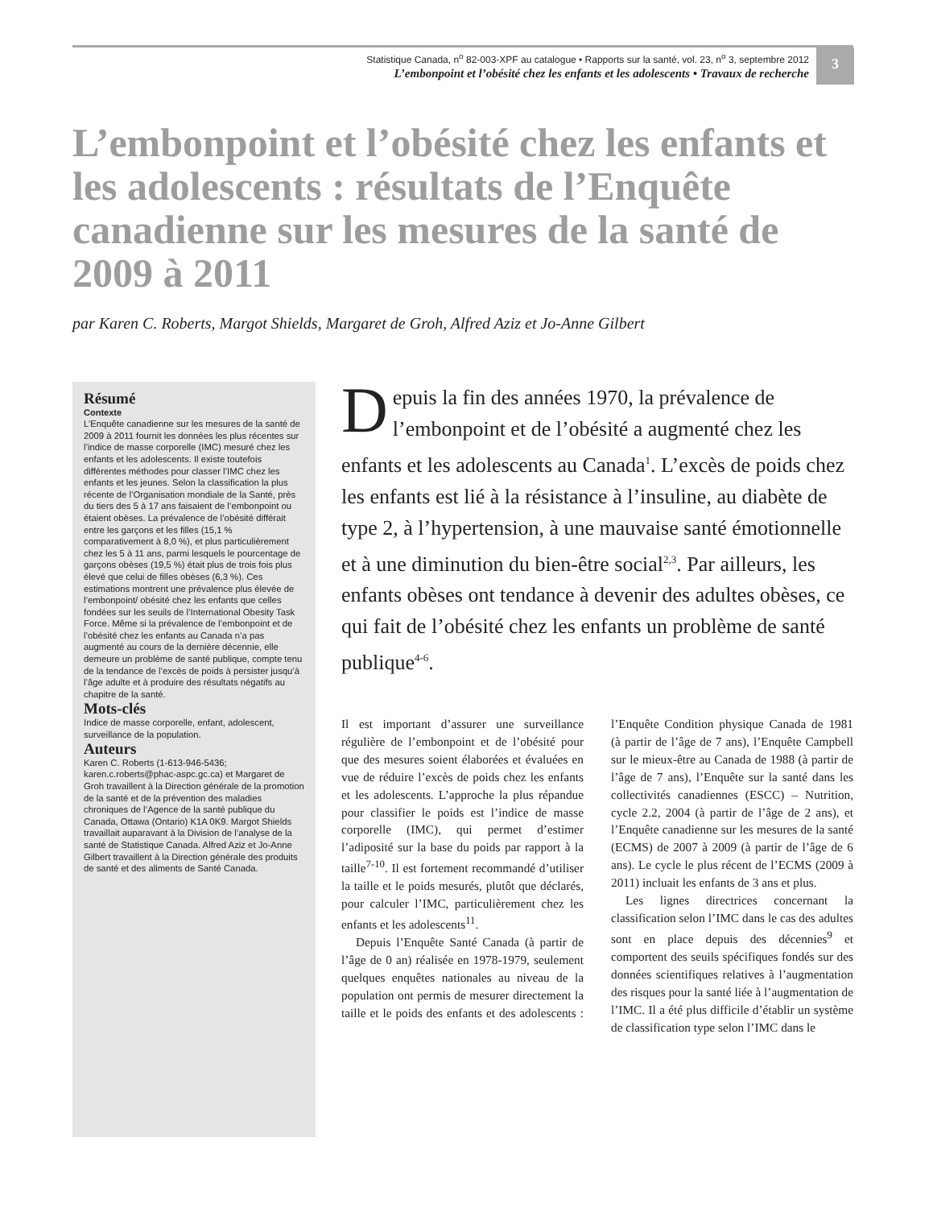Statistique Canada, n<sup>o</sup> 82-003-XPF au catalogue • Rapports sur la santé, vol. 23, n<sup>o</sup> 3, septembre 2012
L’embonpoint et l’obésité chez les enfants et les adolescents • Travaux de recherche
3
L’embonpoint et l’obésité chez les enfants et les adolescents : résultats de l’Enquête canadienne sur les mesures de la santé de 2009 à 2011
par Karen C. Roberts, Margot Shields, Margaret de Groh, Alfred Aziz et Jo-Anne Gilbert
Résumé
Contexte
L’Enquête canadienne sur les mesures de la santé de 2009 à 2011 fournit les données les plus récentes sur l’indice de masse corporelle (IMC) mesuré chez les enfants et les adolescents. Il existe toutefois différentes méthodes pour classer l’IMC chez les enfants et les jeunes. Selon la classification la plus récente de l’Organisation mondiale de la Santé, près du tiers des 5 à 17 ans faisaient de l’embonpoint ou étaient obèses. La prévalence de l’obésité différait entre les garçons et les filles (15,1 % comparativement à 8,0 %), et plus particulièrement chez les 5 à 11 ans, parmi lesquels le pourcentage de garçons obèses (19,5 %) était plus de trois fois plus élevé que celui de filles obèses (6,3 %). Ces estimations montrent une prévalence plus élevée de l’embonpoint/ obésité chez les enfants que celles fondées sur les seuils de l’International Obesity Task Force. Même si la prévalence de l’embonpoint et de l’obésité chez les enfants au Canada n’a pas augmenté au cours de la dernière décennie, elle demeure un problème de santé publique, compte tenu de la tendance de l’excès de poids à persister jusqu’à l’âge adulte et à produire des résultats négatifs au chapitre de la santé.
Mots-clés
Indice de masse corporelle, enfant, adolescent, surveillance de la population.
Auteurs
Karen C. Roberts (1-613-946-5436; karen.c.roberts@phac-aspc.gc.ca) et Margaret de Groh travaillent à la Direction générale de la promotion de la santé et de la prévention des maladies chroniques de l’Agence de la santé publique du Canada, Ottawa (Ontario) K1A 0K9. Margot Shields travaillait auparavant à la Division de l’analyse de la santé de Statistique Canada. Alfred Aziz et Jo-Anne Gilbert travaillent à la Direction générale des produits de santé et des aliments de Santé Canada.
Depuis la fin des années 1970, la prévalence de l’embonpoint et de l’obésité a augmenté chez les enfants et les adolescents au Canada<sup>1</sup>. L’excès de poids chez les enfants est lié à la résistance à l’insuline, au diabète de type 2, à l’hypertension, à une mauvaise santé émotionnelle et à une diminution du bien-être social<sup>2,3</sup>. Par ailleurs, les enfants obèses ont tendance à devenir des adultes obèses, ce qui fait de l’obésité chez les enfants un problème de santé publique<sup>4-6</sup>.
Il est important d’assurer une surveillance régulière de l’embonpoint et de l’obésité pour que des mesures soient élaborées et évaluées en vue de réduire l’excès de poids chez les enfants et les adolescents. L’approche la plus répandue pour classifier le poids est l’indice de masse corporelle (IMC), qui permet d’estimer l’adiposité sur la base du poids par rapport à la taille<sup>7-10</sup>. Il est fortement recommandé d’utiliser la taille et le poids mesurés, plutôt que déclarés, pour calculer l’IMC, particulièrement chez les enfants et les adolescents<sup>11</sup>.
Depuis l’Enquête Santé Canada (à partir de l’âge de 0 an) réalisée en 1978-1979, seulement quelques enquêtes nationales au niveau de la population ont permis de mesurer directement la taille et le poids des enfants et des adolescents : l’Enquête Condition physique Canada de 1981 (à partir de l’âge de 7 ans), l’Enquête Campbell sur le mieux-être au Canada de 1988 (à partir de l’âge de 7 ans), l’Enquête sur la santé dans les collectivités canadiennes (ESCC) – Nutrition, cycle 2.2, 2004 (à partir de l’âge de 2 ans), et l’Enquête canadienne sur les mesures de la santé (ECMS) de 2007 à 2009 (à partir de l’âge de 6 ans). Le cycle le plus récent de l’ECMS (2009 à 2011) incluait les enfants de 3 ans et plus.
Les lignes directrices concernant la classification selon l’IMC dans le cas des adultes sont en place depuis des décennies<sup>9</sup> et comportent des seuils spécifiques fondés sur des données scientifiques relatives à l’augmentation des risques pour la santé liée à l’augmentation de l’IMC. Il a été plus difficile d’établir un système de classification type selon l’IMC dans le